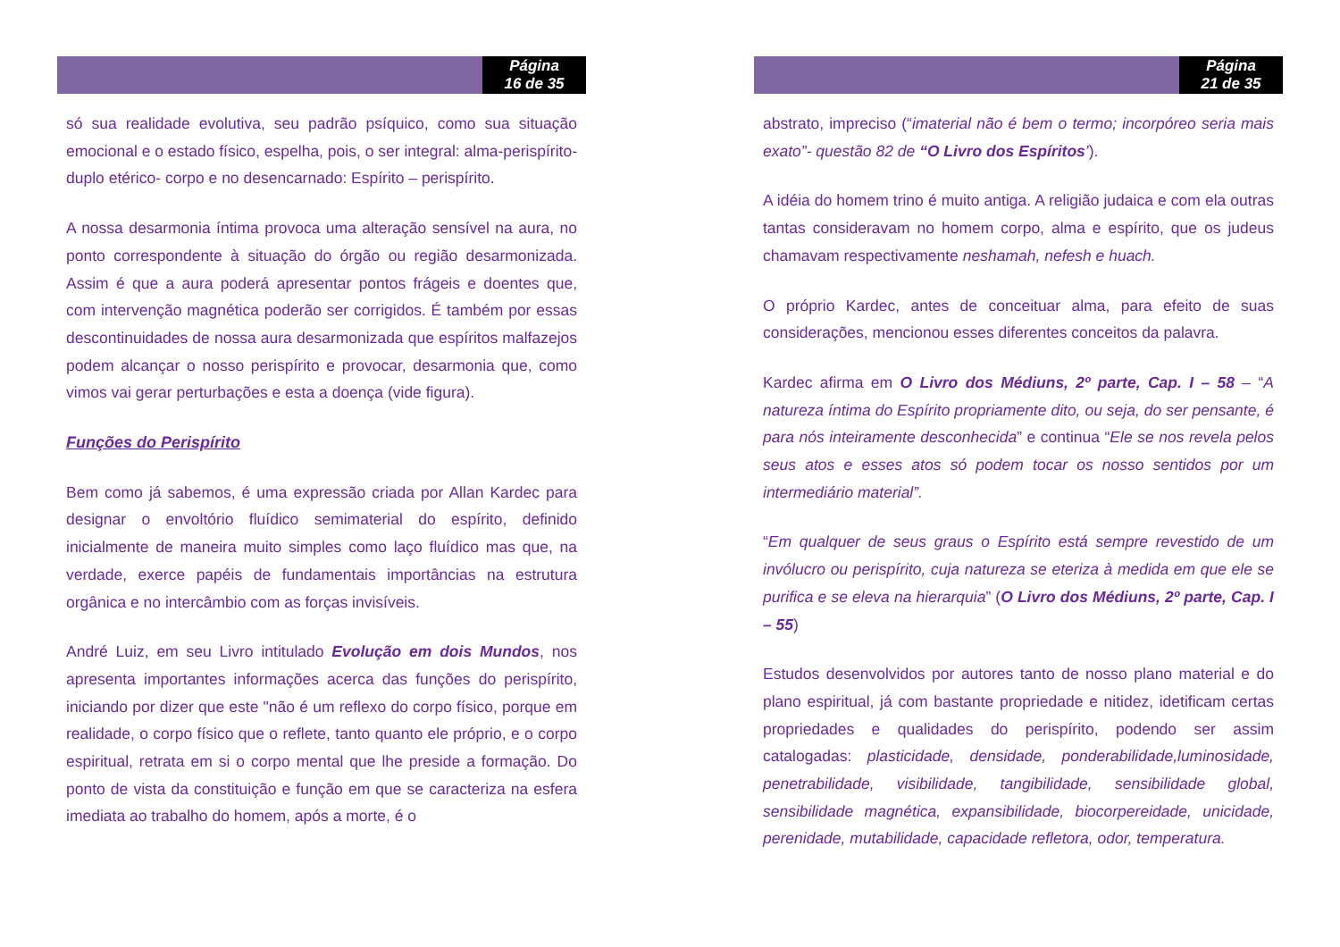Página
16 de 35
só sua realidade evolutiva, seu padrão psíquico, como sua situação emocional e o estado físico, espelha, pois, o ser integral: alma-perispírito- duplo etérico- corpo e no desencarnado: Espírito – perispírito.
A nossa desarmonia íntima provoca uma alteração sensível na aura, no ponto correspondente à situação do órgão ou região desarmonizada. Assim é que a aura poderá apresentar pontos frágeis e doentes que, com intervenção magnética poderão ser corrigidos. É também por essas descontinuidades de nossa aura desarmonizada que espíritos malfazejos podem alcançar o nosso perispírito e provocar, desarmonia que, como vimos vai gerar perturbações e esta a doença (vide figura).
Funções do Perispírito
Bem como já sabemos, é uma expressão criada por Allan Kardec para designar o envoltório fluídico semimaterial do espírito, definido inicialmente de maneira muito simples como laço fluídico mas que, na verdade, exerce papéis de fundamentais importâncias na estrutura orgânica e no intercâmbio com as forças invisíveis.
André Luiz, em seu Livro intitulado Evolução em dois Mundos, nos apresenta importantes informações acerca das funções do perispírito, iniciando por dizer que este "não é um reflexo do corpo físico, porque em realidade, o corpo físico que o reflete, tanto quanto ele próprio, e o corpo espiritual, retrata em si o corpo mental que lhe preside a formação. Do ponto de vista da constituição e função em que se caracteriza na esfera imediata ao trabalho do homem, após a morte, é o
Página
21 de 35
abstrato, impreciso (“imaterial não é bem o termo; incorpóreo seria mais exato”- questão 82 de “O Livro dos Espíritos’).
A idéia do homem trino é muito antiga. A religião judaica e com ela outras tantas consideravam no homem corpo, alma e espírito, que os judeus chamavam respectivamente neshamah, nefesh e huach.
O próprio Kardec, antes de conceituar alma, para efeito de suas considerações, mencionou esses diferentes conceitos da palavra.
Kardec afirma em O Livro dos Médiuns, 2º parte, Cap. I – 58 – “A natureza íntima do Espírito propriamente dito, ou seja, do ser pensante, é para nós inteiramente desconhecida” e continua “Ele se nos revela pelos seus atos e esses atos só podem tocar os nosso sentidos por um intermediário material”.
“Em qualquer de seus graus o Espírito está sempre revestido de um invólucro ou perispírito, cuja natureza se eteriza à medida em que ele se purifica e se eleva na hierarquia” (O Livro dos Médiuns, 2º parte, Cap. I – 55)
Estudos desenvolvidos por autores tanto de nosso plano material e do plano espiritual, já com bastante propriedade e nitidez, idetificam certas propriedades e qualidades do perispírito, podendo ser assim catalogadas: plasticidade, densidade, ponderabilidade,luminosidade, penetrabilidade, visibilidade, tangibilidade, sensibilidade global, sensibilidade magnética, expansibilidade, biocorpereidade, unicidade, perenidade, mutabilidade, capacidade refletora, odor, temperatura.